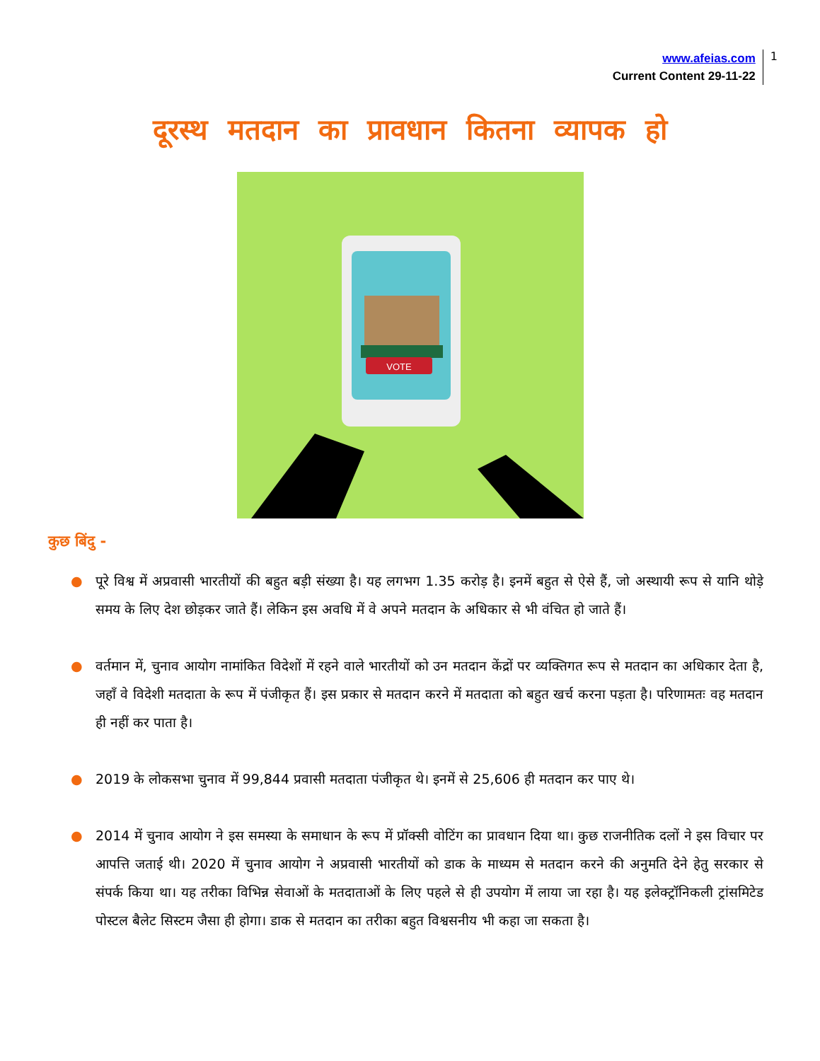www.afeias.com
Current Content 29-11-22
1
दूरस्थ मतदान का प्रावधान कितना व्यापक हो
VOTE
कुछ बिंदु -
● पूरे विश्व में अप्रवासी भारतीयों की बहुत बड़ी संख्या है। यह लगभग 1.35 करोड़ है। इनमें बहुत से ऐसे हैं, जो अस्थायी रूप से यानि थोड़े समय के लिए देश छोड़कर जाते हैं। लेकिन इस अवधि में वे अपने मतदान के अधिकार से भी वंचित हो जाते हैं।
● वर्तमान में, चुनाव आयोग नामांकित विदेशों में रहने वाले भारतीयों को उन मतदान केंद्रों पर व्यक्तिगत रूप से मतदान का अधिकार देता है, जहाँ वे विदेशी मतदाता के रूप में पंजीकृत हैं। इस प्रकार से मतदान करने में मतदाता को बहुत खर्च करना पड़ता है। परिणामतः वह मतदान ही नहीं कर पाता है।
● 2019 के लोकसभा चुनाव में 99,844 प्रवासी मतदाता पंजीकृत थे। इनमें से 25,606 ही मतदान कर पाए थे।
● 2014 में चुनाव आयोग ने इस समस्या के समाधान के रूप में प्रॉक्सी वोटिंग का प्रावधान दिया था। कुछ राजनीतिक दलों ने इस विचार पर आपत्ति जताई थी। 2020 में चुनाव आयोग ने अप्रवासी भारतीयों को डाक के माध्यम से मतदान करने की अनुमति देने हेतु सरकार से संपर्क किया था। यह तरीका विभिन्न सेवाओं के मतदाताओं के लिए पहले से ही उपयोग में लाया जा रहा है। यह इलेक्ट्रॉनिकली ट्रांसमिटेड पोस्टल बैलेट सिस्टम जैसा ही होगा। डाक से मतदान का तरीका बहुत विश्वसनीय भी कहा जा सकता है।